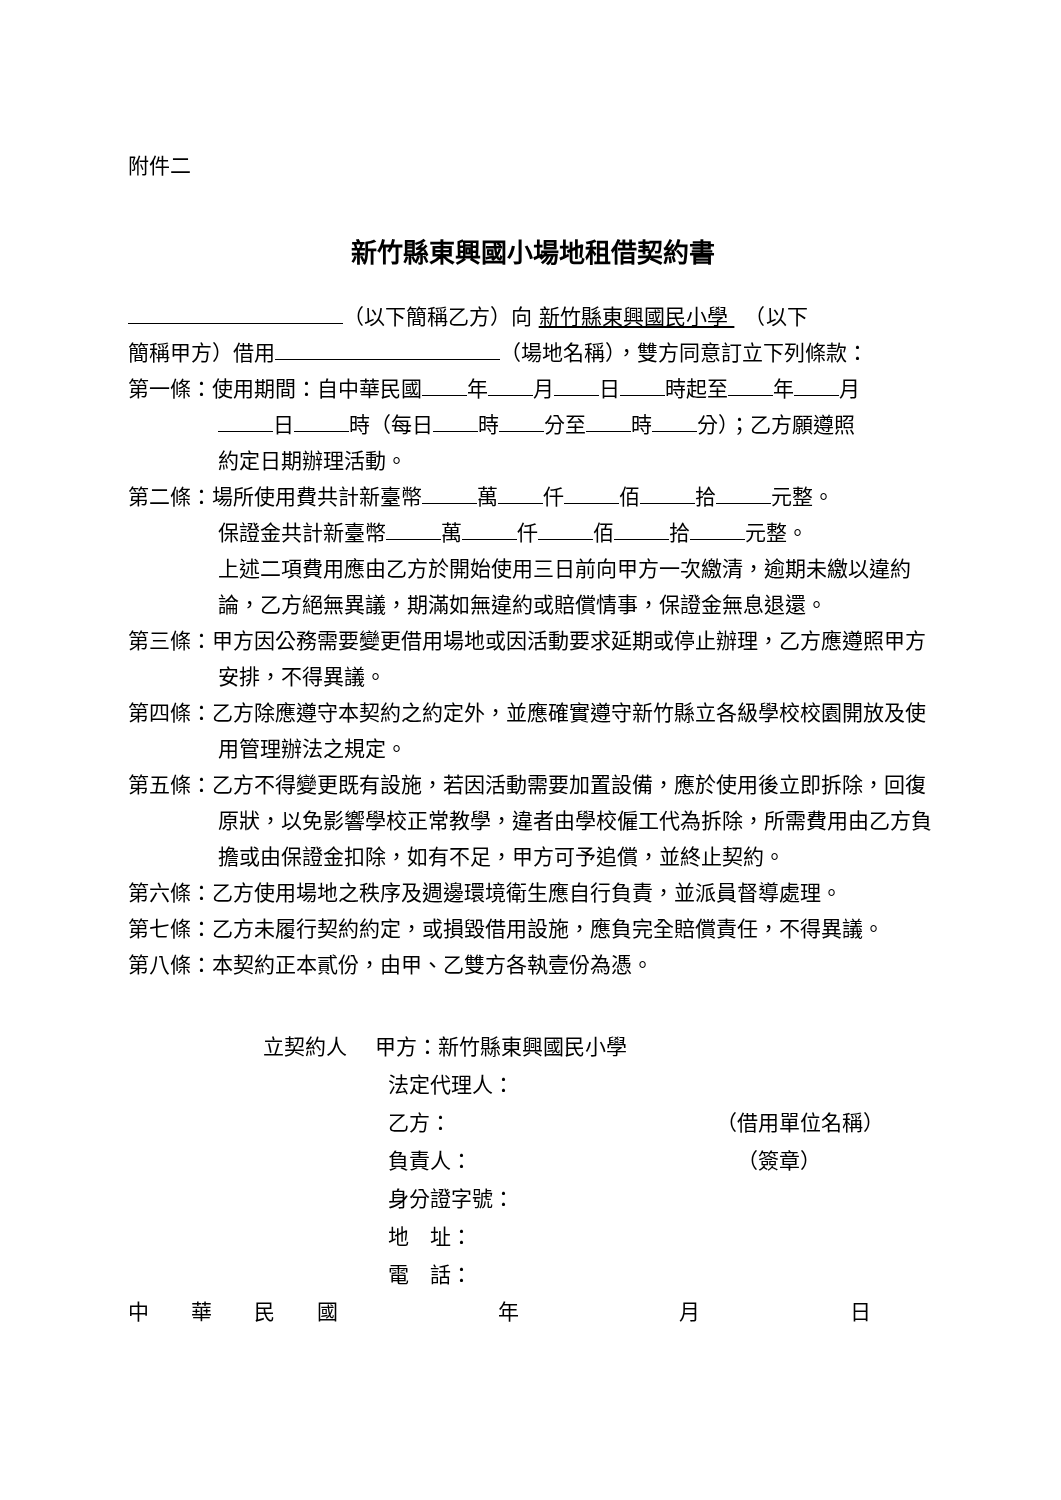附件二
新竹縣東興國小場地租借契約書
（以下簡稱乙方）向 新竹縣東興國民小學 　（以下
簡稱甲方）借用 （場地名稱），雙方同意訂立下列條款：
第一條：使用期間：自中華民國 年 月 日 時起至 年 月
日 時（每日 時 分至 時 分）；乙方願遵照
約定日期辦理活動。
第二條：場所使用費共計新臺幣 萬 仟 佰 拾 元整。
保證金共計新臺幣 萬 仟 佰 拾 元整。
上述二項費用應由乙方於開始使用三日前向甲方一次繳清，逾期未繳以違約論，乙方絕無異議，期滿如無違約或賠償情事，保證金無息退還。
第三條：甲方因公務需要變更借用場地或因活動要求延期或停止辦理，乙方應遵照甲方安排，不得異議。
第四條：乙方除應遵守本契約之約定外，並應確實遵守新竹縣立各級學校校園開放及使用管理辦法之規定。
第五條：乙方不得變更既有設施，若因活動需要加置設備，應於使用後立即拆除，回復原狀，以免影響學校正常教學，違者由學校僱工代為拆除，所需費用由乙方負擔或由保證金扣除，如有不足，甲方可予追償，並終止契約。
第六條：乙方使用場地之秩序及週邊環境衛生應自行負責，並派員督導處理。
第七條：乙方未履行契約約定，或損毀借用設施，應負完全賠償責任，不得異議。
第八條：本契約正本貳份，由甲、乙雙方各執壹份為憑。
立契約人　 甲方：新竹縣東興國民小學
法定代理人：
乙方： （借用單位名稱）
負責人： （簽章）
身分證字號：
地　址：
電　話：
中　　華　　民　　國 年 月 日